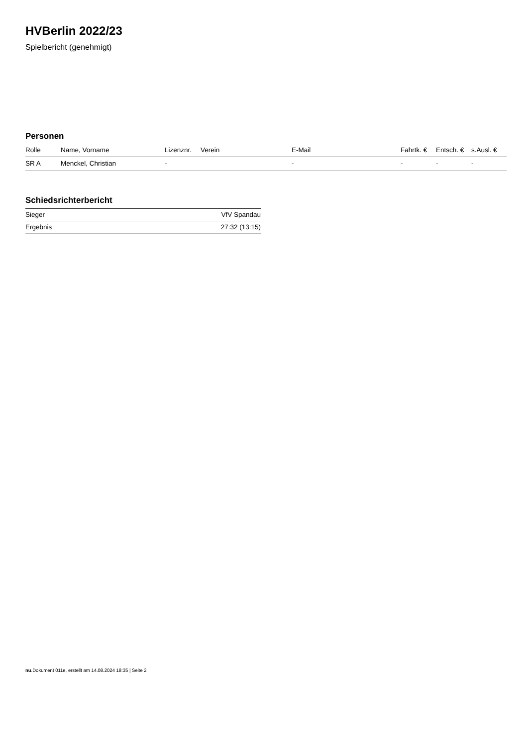HVBerlin 2022/23
Spielbericht (genehmigt)
Personen
| Rolle | Name, Vorname | Lizenznr. | Verein | E-Mail | Fahrtk. € | Entsch. € | s.Ausl. € |
| --- | --- | --- | --- | --- | --- | --- | --- |
| SR A | Menckel, Christian | - | | - | - | - | - |
Schiedsrichterbericht
| Sieger | VfV Spandau |
| Ergebnis | 27:32 (13:15) |
nu.Dokument 011e, erstellt am 14.08.2024 18:35 | Seite 2